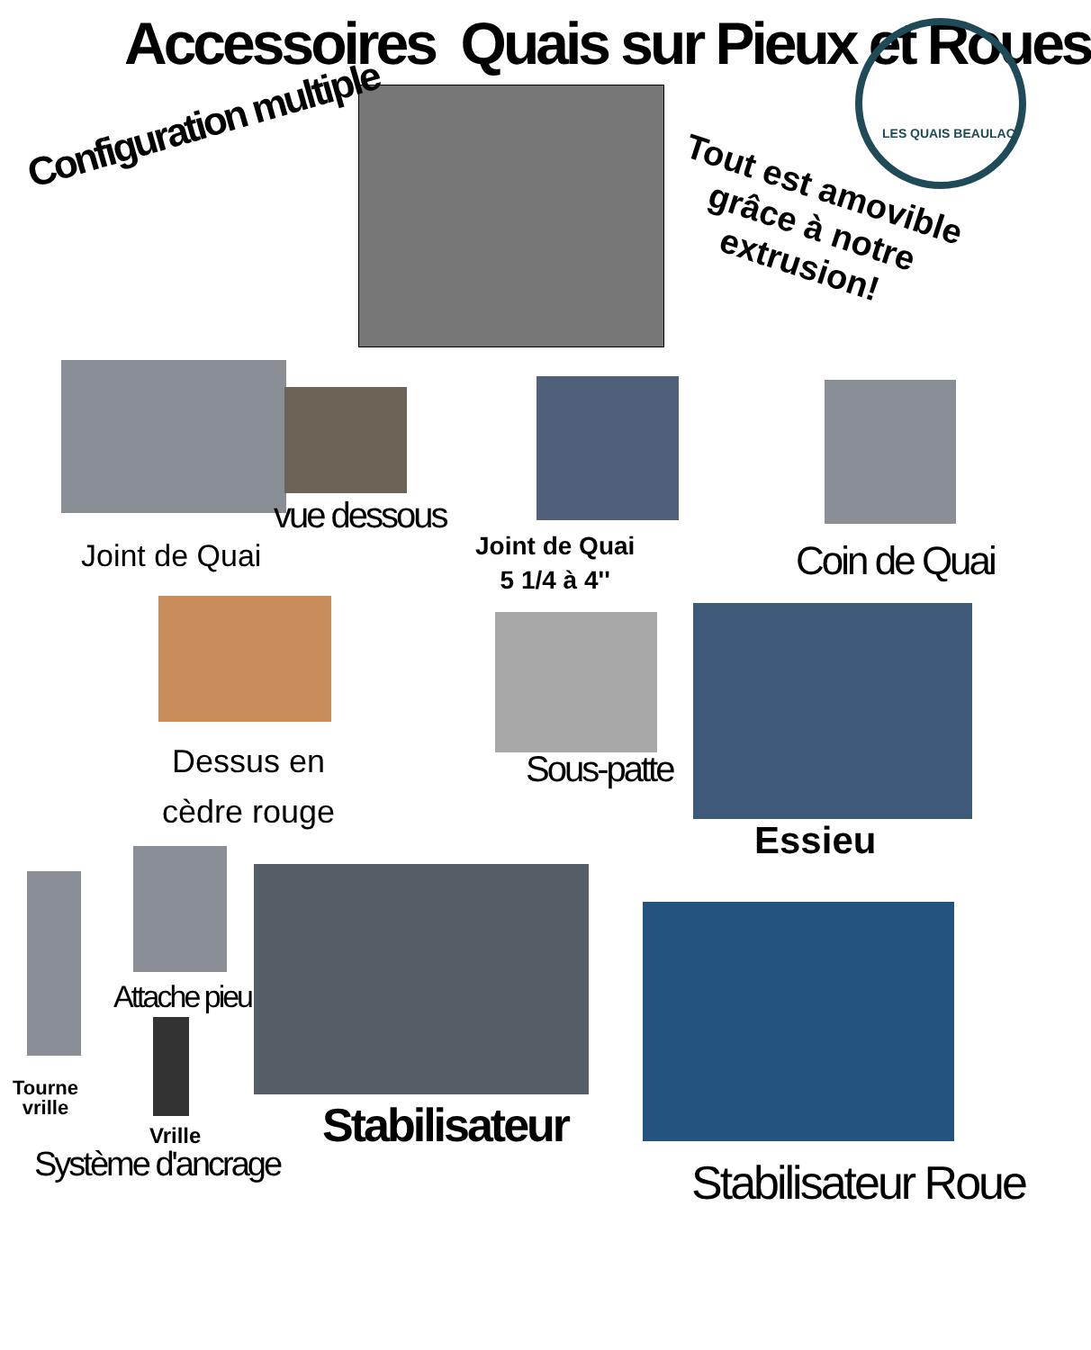Accessoires Quais sur Pieux et Roues
Configuration multiple
LES QUAIS BEAULAC
Tout est amovible
grâce à notre
extrusion!
vue dessous
Joint de Quai
Joint de Quai
5 1/4 à 4''
Coin de Quai
Dessus en
cèdre rouge
Sous-patte
Essieu
Attache pieu
Tourne
vrille
Vrille
Système d'ancrage
Stabilisateur
Stabilisateur Roue